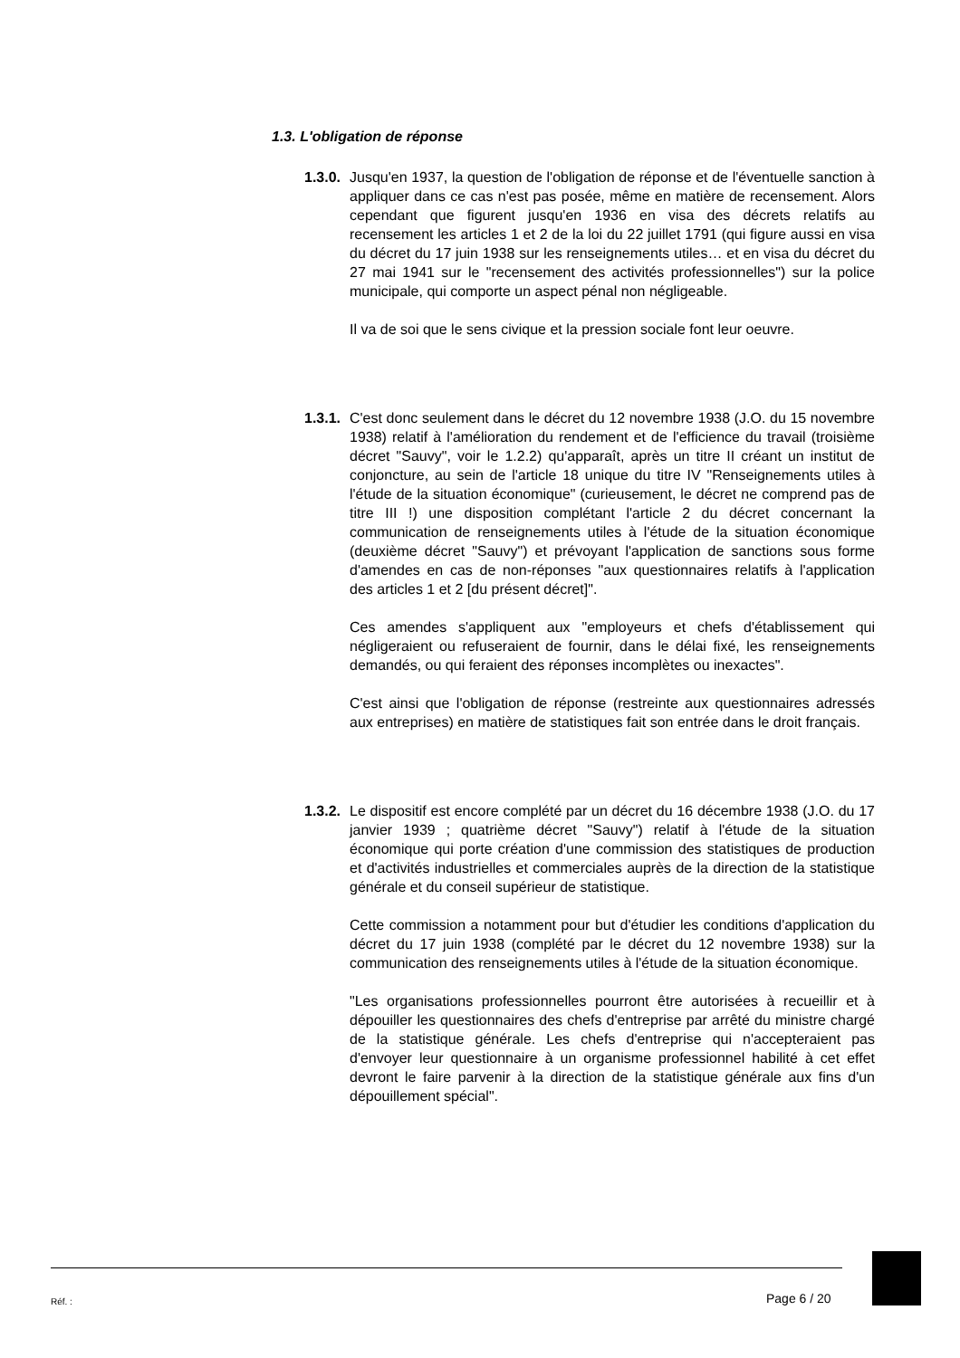1.3. L'obligation de réponse
1.3.0.
Jusqu'en 1937, la question de l'obligation de réponse et de l'éventuelle sanction à appliquer dans ce cas n'est pas posée, même en matière de recensement. Alors cependant que figurent jusqu'en 1936 en visa des décrets relatifs au recensement les articles 1 et 2 de la loi du 22 juillet 1791 (qui figure aussi en visa du décret du 17 juin 1938 sur les renseignements utiles… et en visa du décret du 27 mai 1941 sur le "recensement des activités professionnelles") sur la police municipale, qui comporte un aspect pénal non négligeable.
Il va de soi que le sens civique et la pression sociale font leur oeuvre.
1.3.1.
C'est donc seulement dans le décret du 12 novembre 1938 (J.O. du 15 novembre 1938) relatif à l'amélioration du rendement et de l'efficience du travail (troisième décret "Sauvy", voir le 1.2.2) qu'apparaît, après un titre II créant un institut de conjoncture, au sein de l'article 18 unique du titre IV "Renseignements utiles à l'étude de la situation économique" (curieusement, le décret ne comprend pas de titre III !) une disposition complétant l'article 2 du décret concernant la communication de renseignements utiles à l'étude de la situation économique (deuxième décret "Sauvy") et prévoyant l'application de sanctions sous forme d'amendes en cas de non-réponses "aux questionnaires relatifs à l'application des articles 1 et 2 [du présent décret]".
Ces amendes s'appliquent aux "employeurs et chefs d'établissement qui négligeraient ou refuseraient de fournir, dans le délai fixé, les renseignements demandés, ou qui feraient des réponses incomplètes ou inexactes".
C'est ainsi que l'obligation de réponse (restreinte aux questionnaires adressés aux entreprises) en matière de statistiques fait son entrée dans le droit français.
1.3.2.
Le dispositif est encore complété par un décret du 16 décembre 1938 (J.O. du 17 janvier 1939 ; quatrième décret "Sauvy") relatif à l'étude de la situation économique qui porte création d'une commission des statistiques de production et d'activités industrielles et commerciales auprès de la direction de la statistique générale et du conseil supérieur de statistique.
Cette commission a notamment pour but d'étudier les conditions d'application du décret du 17 juin 1938 (complété par le décret du 12 novembre 1938) sur la communication des renseignements utiles à l'étude de la situation économique.
"Les organisations professionnelles pourront être autorisées à recueillir et à dépouiller les questionnaires des chefs d'entreprise par arrêté du ministre chargé de la statistique générale. Les chefs d'entreprise qui n'accepteraient pas d'envoyer leur questionnaire à un organisme professionnel habilité à cet effet devront le faire parvenir à la direction de la statistique générale aux fins d'un dépouillement spécial".
Réf. : Page 6 / 20